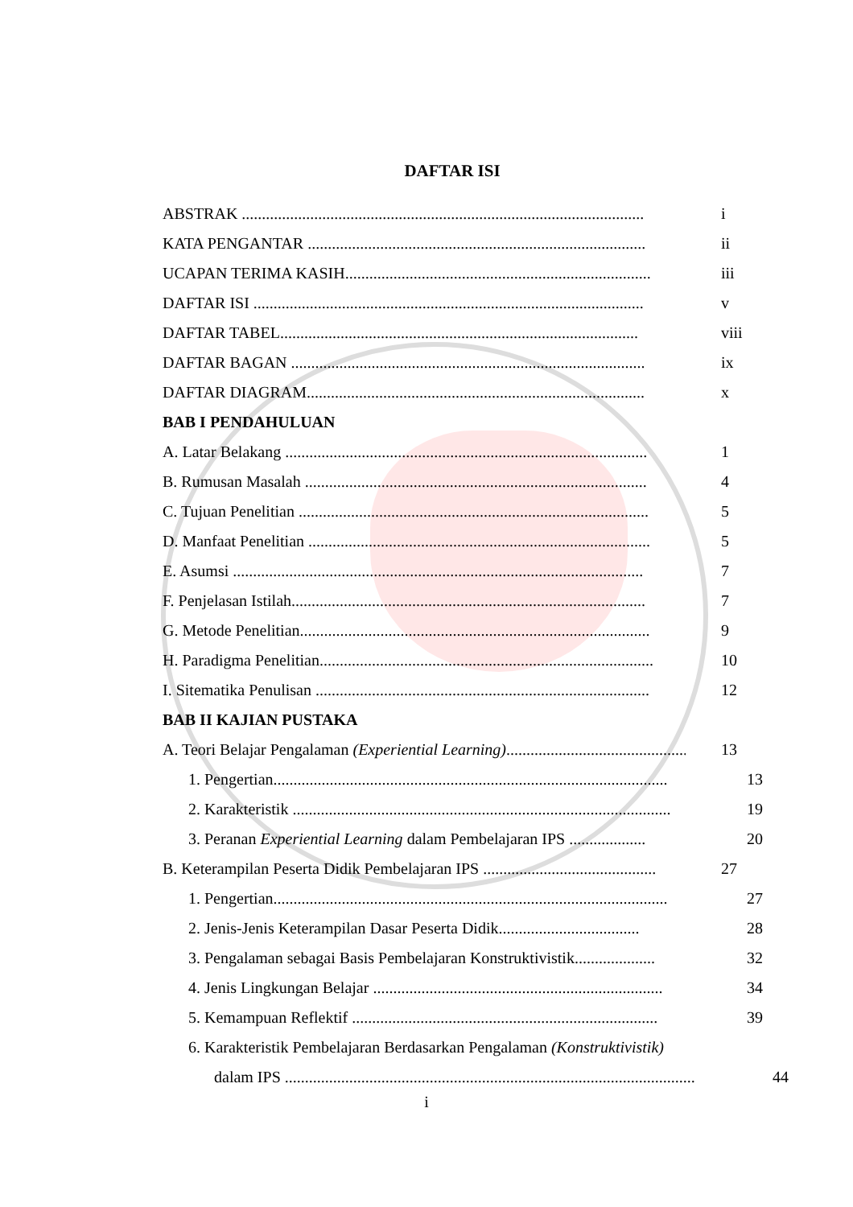DAFTAR ISI
ABSTRAK .................................................................................................... i
KATA PENGANTAR .................................................................................... ii
UCAPAN TERIMA KASIH............................................................................ iii
DAFTAR ISI ................................................................................................. v
DAFTAR TABEL......................................................................................... viii
DAFTAR BAGAN ........................................................................................ ix
DAFTAR DIAGRAM.................................................................................... x
BAB I PENDAHULUAN
A. Latar Belakang .......................................................................................... 1
B. Rumusan Masalah ..................................................................................... 4
C. Tujuan Penelitian ....................................................................................... 5
D. Manfaat Penelitian ..................................................................................... 5
E. Asumsi ...................................................................................................... 7
F. Penjelasan Istilah........................................................................................ 7
G. Metode Penelitian....................................................................................... 9
H. Paradigma Penelitian................................................................................... 10
I. Sitematika Penulisan ................................................................................... 12
BAB II KAJIAN PUSTAKA
A. Teori Belajar Pengalaman (Experiential Learning).................................................. 13
1. Pengertian.................................................................................................. 13
2. Karakteristik .............................................................................................. 19
3. Peranan Experiential Learning dalam Pembelajaran IPS ................... 20
B. Keterampilan Peserta Didik Pembelajaran IPS ........................................... 27
1. Pengertian.................................................................................................. 27
2. Jenis-Jenis Keterampilan Dasar Peserta Didik................................... 28
3. Pengalaman sebagai Basis Pembelajaran Konstruktivistik.................... 32
4. Jenis Lingkungan Belajar ........................................................................ 34
5. Kemampuan Reflektif ............................................................................ 39
6. Karakteristik Pembelajaran Berdasarkan Pengalaman (Konstruktivistik)
dalam IPS ...................................................................................................... 44
i